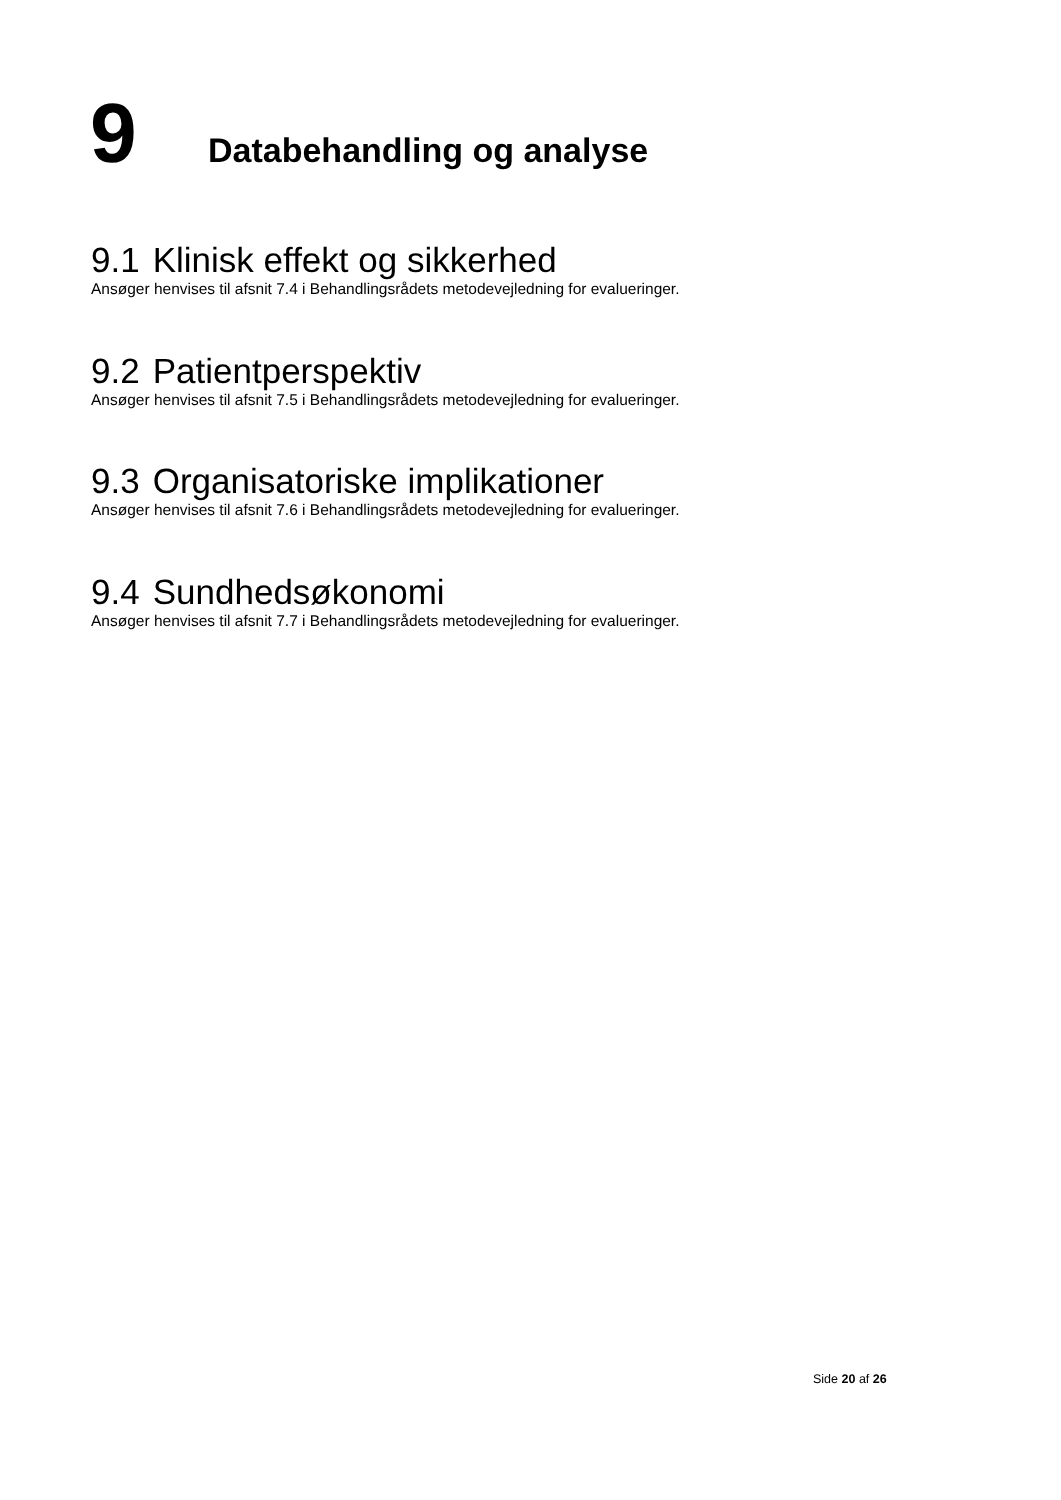9 Databehandling og analyse
9.1 Klinisk effekt og sikkerhed
Ansøger henvises til afsnit 7.4 i Behandlingsrådets metodevejledning for evalueringer.
9.2 Patientperspektiv
Ansøger henvises til afsnit 7.5 i Behandlingsrådets metodevejledning for evalueringer.
9.3 Organisatoriske implikationer
Ansøger henvises til afsnit 7.6 i Behandlingsrådets metodevejledning for evalueringer.
9.4 Sundhedsøkonomi
Ansøger henvises til afsnit 7.7 i Behandlingsrådets metodevejledning for evalueringer.
Side 20 af 26